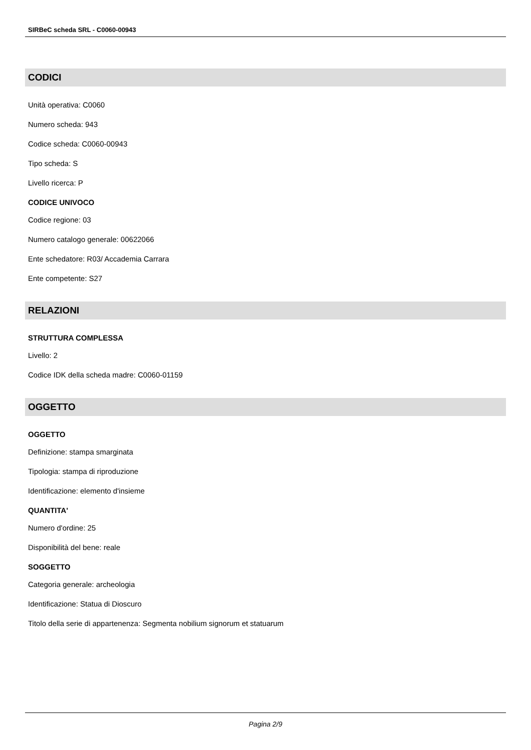SIRBeC scheda SRL - C0060-00943
CODICI
Unità operativa: C0060
Numero scheda: 943
Codice scheda: C0060-00943
Tipo scheda: S
Livello ricerca: P
CODICE UNIVOCO
Codice regione: 03
Numero catalogo generale: 00622066
Ente schedatore: R03/ Accademia Carrara
Ente competente: S27
RELAZIONI
STRUTTURA COMPLESSA
Livello: 2
Codice IDK della scheda madre: C0060-01159
OGGETTO
OGGETTO
Definizione: stampa smarginata
Tipologia: stampa di riproduzione
Identificazione: elemento d'insieme
QUANTITA'
Numero d'ordine: 25
Disponibilità del bene: reale
SOGGETTO
Categoria generale: archeologia
Identificazione: Statua di Dioscuro
Titolo della serie di appartenenza: Segmenta nobilium signorum et statuarum
Pagina 2/9